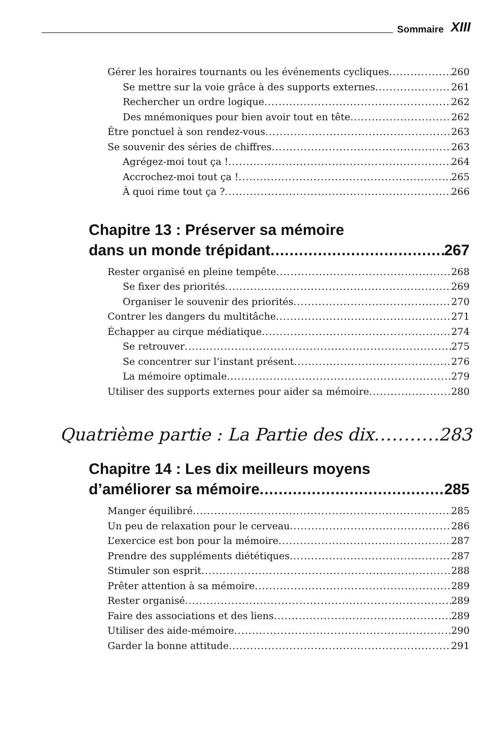Sommaire XIII
Gérer les horaires tournants ou les événements cycliques 260
Se mettre sur la voie grâce à des supports externes 261
Rechercher un ordre logique 262
Des mnémoniques pour bien avoir tout en tête 262
Être ponctuel à son rendez-vous 263
Se souvenir des séries de chiffres 263
Agrégez-moi tout ça ! 264
Accrochez-moi tout ça ! 265
À quoi rime tout ça ? 266
Chapitre 13 : Préserver sa mémoire
dans un monde trépidant 267
Rester organisé en pleine tempête 268
Se fixer des priorités 269
Organiser le souvenir des priorités 270
Contrer les dangers du multitâche 271
Échapper au cirque médiatique 274
Se retrouver 275
Se concentrer sur l’instant présent 276
La mémoire optimale 279
Utiliser des supports externes pour aider sa mémoire 280
Quatrième partie : La Partie des dix 283
Chapitre 14 : Les dix meilleurs moyens
d’améliorer sa mémoire 285
Manger équilibré 285
Un peu de relaxation pour le cerveau 286
L’exercice est bon pour la mémoire 287
Prendre des suppléments diététiques 287
Stimuler son esprit 288
Prêter attention à sa mémoire 289
Rester organisé 289
Faire des associations et des liens 289
Utiliser des aide-mémoire 290
Garder la bonne attitude 291